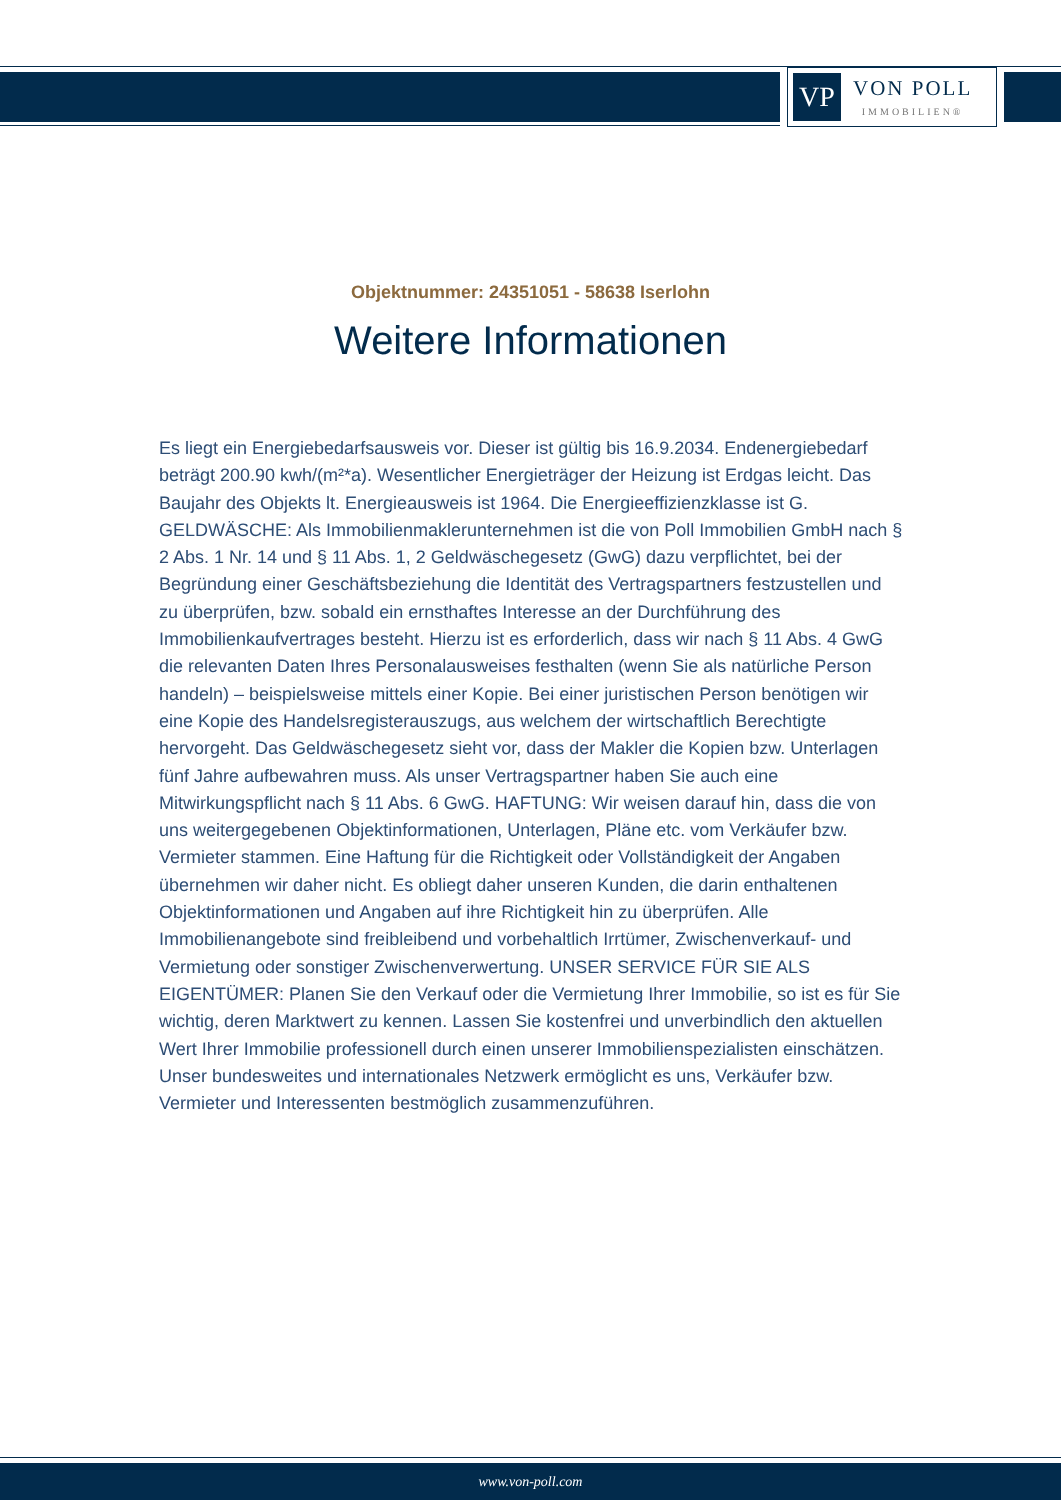VP
VON POLL
IMMOBILIEN®
Objektnummer: 24351051 - 58638 Iserlohn
Weitere Informationen
Es liegt ein Energiebedarfsausweis vor. Dieser ist gültig bis 16.9.2034. Endenergiebedarf beträgt 200.90 kwh/(m²*a). Wesentlicher Energieträger der Heizung ist Erdgas leicht. Das Baujahr des Objekts lt. Energieausweis ist 1964. Die Energieeffizienzklasse ist G. GELDWÄSCHE: Als Immobilienmaklerunternehmen ist die von Poll Immobilien GmbH nach § 2 Abs. 1 Nr. 14 und § 11 Abs. 1, 2 Geldwäschegesetz (GwG) dazu verpflichtet, bei der Begründung einer Geschäftsbeziehung die Identität des Vertragspartners festzustellen und zu überprüfen, bzw. sobald ein ernsthaftes Interesse an der Durchführung des Immobilienkaufvertrages besteht. Hierzu ist es erforderlich, dass wir nach § 11 Abs. 4 GwG die relevanten Daten Ihres Personalausweises festhalten (wenn Sie als natürliche Person handeln) – beispielsweise mittels einer Kopie. Bei einer juristischen Person benötigen wir eine Kopie des Handelsregisterauszugs, aus welchem der wirtschaftlich Berechtigte hervorgeht. Das Geldwäschegesetz sieht vor, dass der Makler die Kopien bzw. Unterlagen fünf Jahre aufbewahren muss. Als unser Vertragspartner haben Sie auch eine Mitwirkungspflicht nach § 11 Abs. 6 GwG. HAFTUNG: Wir weisen darauf hin, dass die von uns weitergegebenen Objektinformationen, Unterlagen, Pläne etc. vom Verkäufer bzw. Vermieter stammen. Eine Haftung für die Richtigkeit oder Vollständigkeit der Angaben übernehmen wir daher nicht. Es obliegt daher unseren Kunden, die darin enthaltenen Objektinformationen und Angaben auf ihre Richtigkeit hin zu überprüfen. Alle Immobilienangebote sind freibleibend und vorbehaltlich Irrtümer, Zwischenverkauf- und Vermietung oder sonstiger Zwischenverwertung. UNSER SERVICE FÜR SIE ALS EIGENTÜMER: Planen Sie den Verkauf oder die Vermietung Ihrer Immobilie, so ist es für Sie wichtig, deren Marktwert zu kennen. Lassen Sie kostenfrei und unverbindlich den aktuellen Wert Ihrer Immobilie professionell durch einen unserer Immobilienspezialisten einschätzen. Unser bundesweites und internationales Netzwerk ermöglicht es uns, Verkäufer bzw. Vermieter und Interessenten bestmöglich zusammenzuführen.
www.von-poll.com